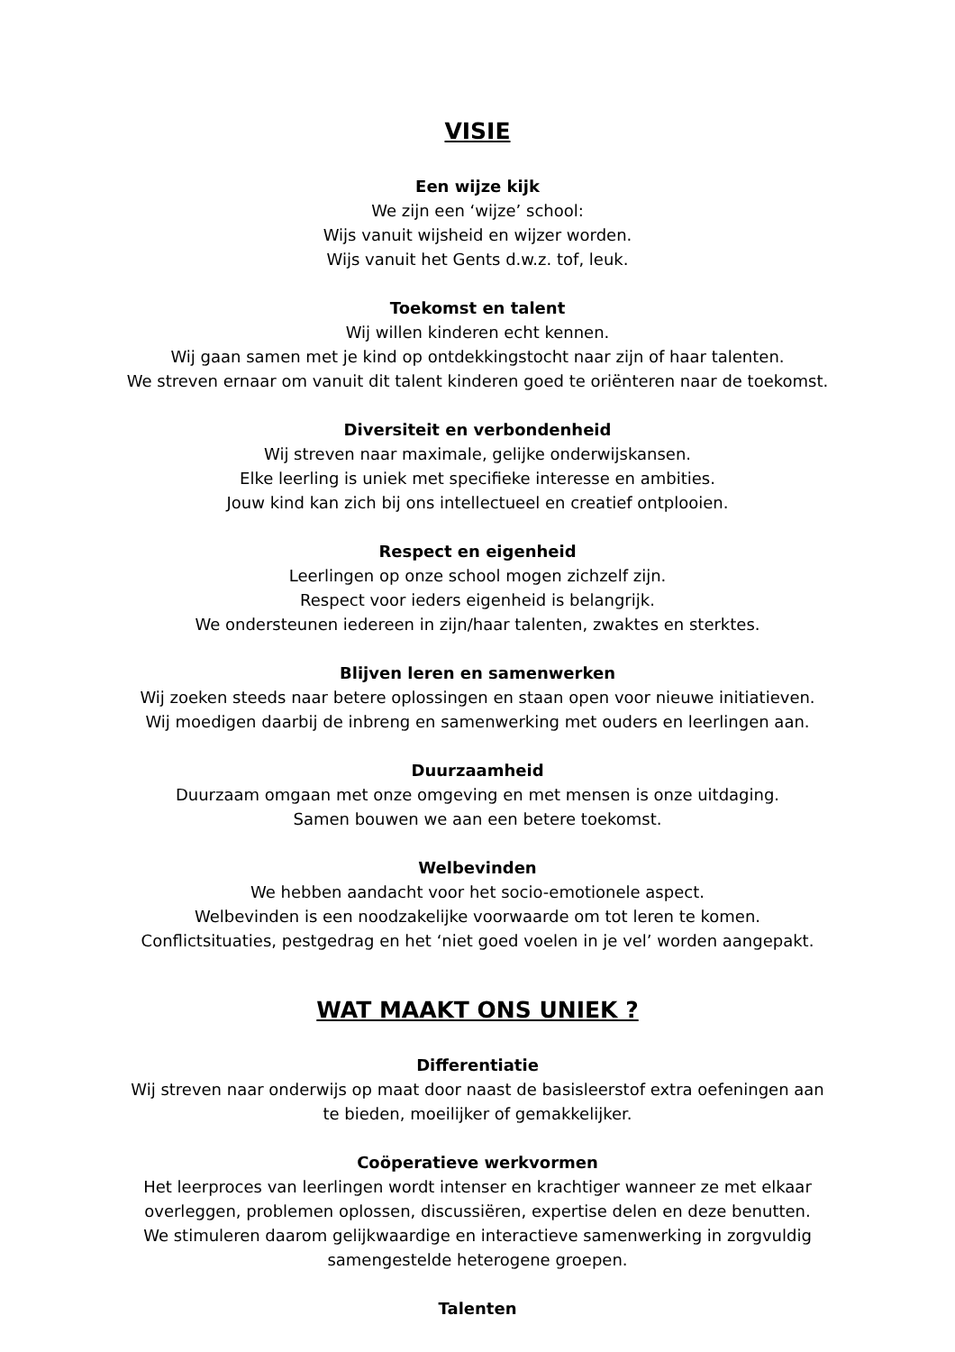VISIE
Een wijze kijk
We zijn een ‘wijze’ school:
Wijs vanuit wijsheid en wijzer worden.
Wijs vanuit het Gents d.w.z. tof, leuk.
Toekomst en talent
Wij willen kinderen echt kennen.
Wij gaan samen met je kind op ontdekkingstocht naar zijn of haar talenten.
We streven ernaar om vanuit dit talent kinderen goed te oriënteren naar de toekomst.
Diversiteit en verbondenheid
Wij streven naar maximale, gelijke onderwijskansen.
Elke leerling is uniek met specifieke interesse en ambities.
Jouw kind kan zich bij ons intellectueel en creatief ontplooien.
Respect en eigenheid
Leerlingen op onze school mogen zichzelf zijn.
Respect voor ieders eigenheid is belangrijk.
We ondersteunen iedereen in zijn/haar talenten, zwaktes en sterktes.
Blijven leren en samenwerken
Wij zoeken steeds naar betere oplossingen en staan open voor nieuwe initiatieven.
Wij moedigen daarbij de inbreng en samenwerking met ouders en leerlingen aan.
Duurzaamheid
Duurzaam omgaan met onze omgeving en met mensen is onze uitdaging.
Samen bouwen we aan een betere toekomst.
Welbevinden
We hebben aandacht voor het socio-emotionele aspect.
Welbevinden is een noodzakelijke voorwaarde om tot leren te komen.
Conflictsituaties, pestgedrag en het ‘niet goed voelen in je vel’ worden aangepakt.
WAT MAAKT ONS UNIEK ?
Differentiatie
Wij streven naar onderwijs op maat door naast de basisleerstof extra oefeningen aan
te bieden, moeilijker of gemakkelijker.
Coöperatieve werkvormen
Het leerproces van leerlingen wordt intenser en krachtiger wanneer ze met elkaar
overleggen, problemen oplossen, discussiëren, expertise delen en deze benutten.
We stimuleren daarom gelijkwaardige en interactieve samenwerking in zorgvuldig
samengestelde heterogene groepen.
Talenten